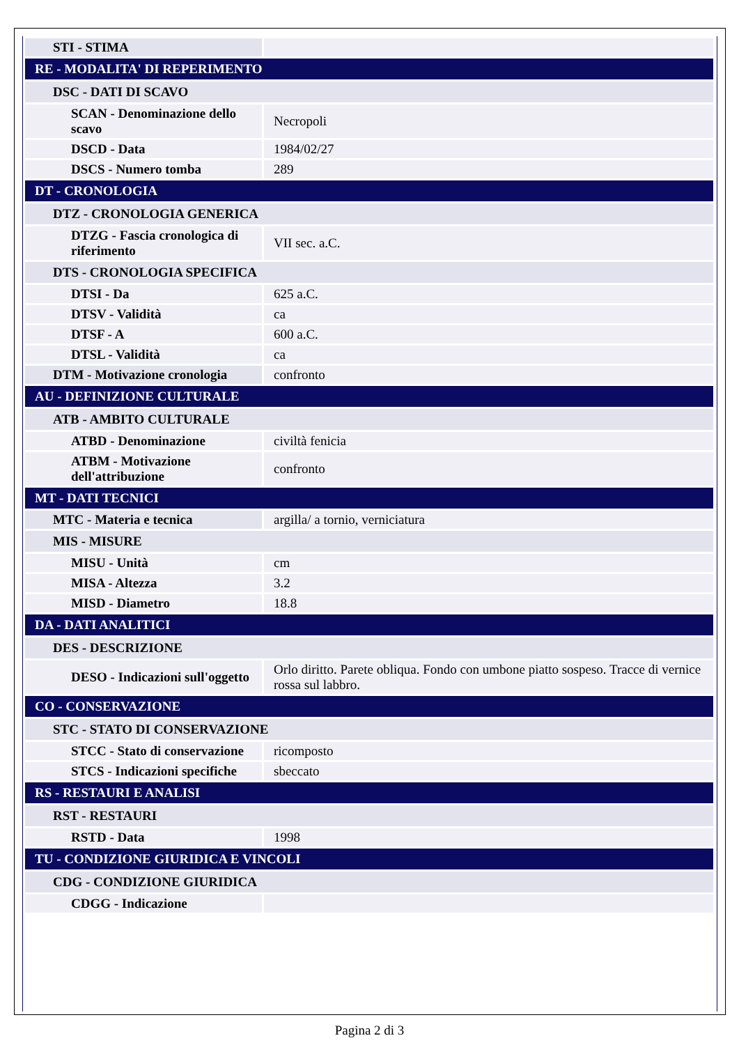| STI - STIMA | |
| RE - MODALITA' DI REPERIMENTO | |
| DSC - DATI DI SCAVO | |
| SCAN - Denominazione dello scavo | Necropoli |
| DSCD - Data | 1984/02/27 |
| DSCS - Numero tomba | 289 |
| DT - CRONOLOGIA | |
| DTZ - CRONOLOGIA GENERICA | |
| DTZG - Fascia cronologica di riferimento | VII sec. a.C. |
| DTS - CRONOLOGIA SPECIFICA | |
| DTSI - Da | 625 a.C. |
| DTSV - Validità | ca |
| DTSF - A | 600 a.C. |
| DTSL - Validità | ca |
| DTM - Motivazione cronologia | confronto |
| AU - DEFINIZIONE CULTURALE | |
| ATB - AMBITO CULTURALE | |
| ATBD - Denominazione | civiltà fenicia |
| ATBM - Motivazione dell'attribuzione | confronto |
| MT - DATI TECNICI | |
| MTC - Materia e tecnica | argilla/ a tornio, verniciatura |
| MIS - MISURE | |
| MISU - Unità | cm |
| MISA - Altezza | 3.2 |
| MISD - Diametro | 18.8 |
| DA - DATI ANALITICI | |
| DES - DESCRIZIONE | |
| DESO - Indicazioni sull'oggetto | Orlo diritto. Parete obliqua. Fondo con umbone piatto sospeso. Tracce di vernice rossa sul labbro. |
| CO - CONSERVAZIONE | |
| STC - STATO DI CONSERVAZIONE | |
| STCC - Stato di conservazione | ricomposto |
| STCS - Indicazioni specifiche | sbeccato |
| RS - RESTAURI E ANALISI | |
| RST - RESTAURI | |
| RSTD - Data | 1998 |
| TU - CONDIZIONE GIURIDICA E VINCOLI | |
| CDG - CONDIZIONE GIURIDICA | |
| CDGG - Indicazione | |
Pagina 2 di 3